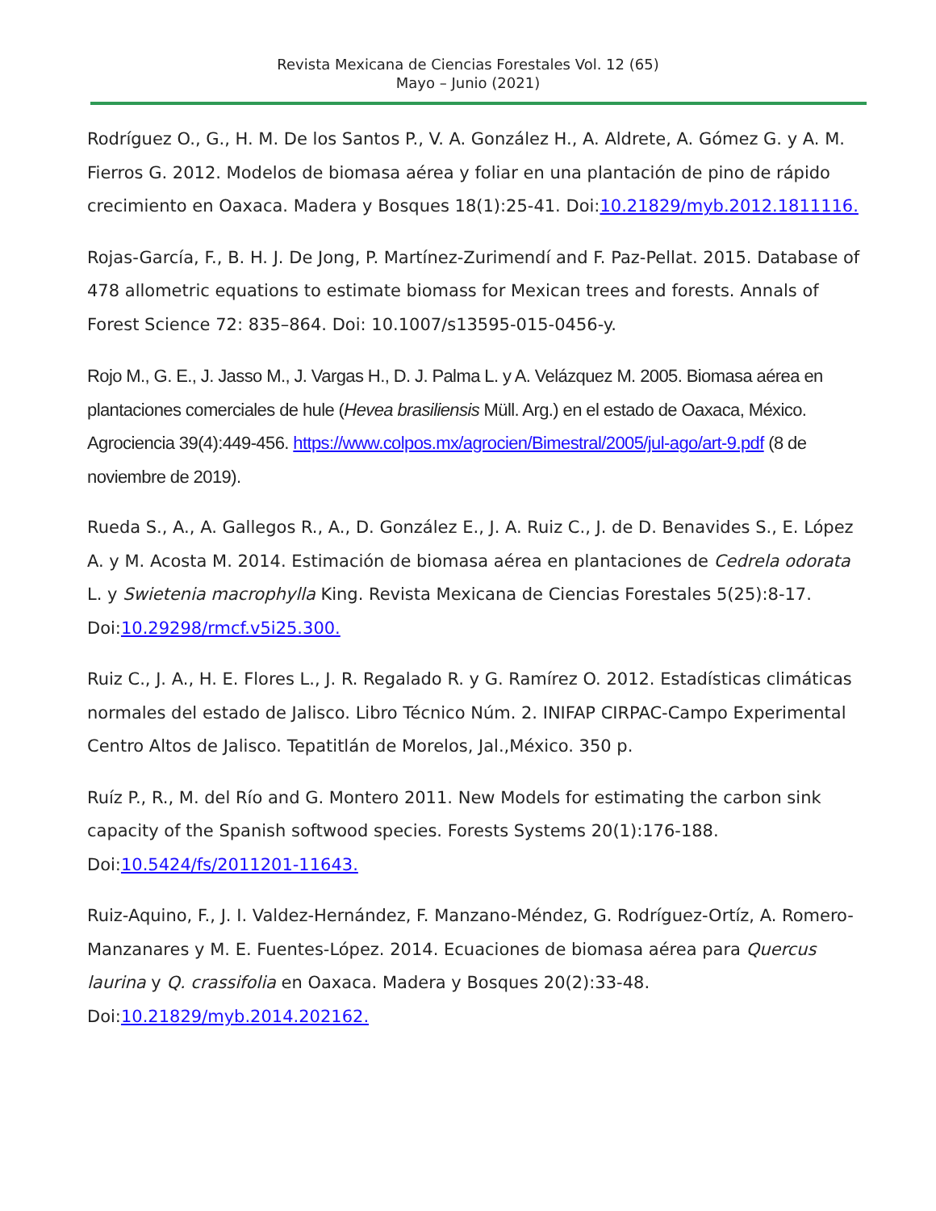Revista Mexicana de Ciencias Forestales Vol. 12 (65)
Mayo – Junio (2021)
Rodríguez O., G., H. M. De los Santos P., V. A. González H., A. Aldrete, A. Gómez G. y A. M. Fierros G. 2012. Modelos de biomasa aérea y foliar en una plantación de pino de rápido crecimiento en Oaxaca. Madera y Bosques 18(1):25-41. Doi:10.21829/myb.2012.1811116.
Rojas-García, F., B. H. J. De Jong, P. Martínez-Zurimendí and F. Paz-Pellat. 2015. Database of 478 allometric equations to estimate biomass for Mexican trees and forests. Annals of Forest Science 72: 835–864. Doi: 10.1007/s13595-015-0456-y.
Rojo M., G. E., J. Jasso M., J. Vargas H., D. J. Palma L. y A. Velázquez M. 2005. Biomasa aérea en plantaciones comerciales de hule (Hevea brasiliensis Müll. Arg.) en el estado de Oaxaca, México. Agrociencia 39(4):449-456. https://www.colpos.mx/agrocien/Bimestral/2005/jul-ago/art-9.pdf (8 de noviembre de 2019).
Rueda S., A., A. Gallegos R., A., D. González E., J. A. Ruiz C., J. de D. Benavides S., E. López A. y M. Acosta M. 2014. Estimación de biomasa aérea en plantaciones de Cedrela odorata L. y Swietenia macrophylla King. Revista Mexicana de Ciencias Forestales 5(25):8-17. Doi:10.29298/rmcf.v5i25.300.
Ruiz C., J. A., H. E. Flores L., J. R. Regalado R. y G. Ramírez O. 2012. Estadísticas climáticas normales del estado de Jalisco. Libro Técnico Núm. 2. INIFAP CIRPAC-Campo Experimental Centro Altos de Jalisco. Tepatitlán de Morelos, Jal.,México. 350 p.
Ruíz P., R., M. del Río and G. Montero 2011. New Models for estimating the carbon sink capacity of the Spanish softwood species. Forests Systems 20(1):176-188. Doi:10.5424/fs/2011201-11643.
Ruiz-Aquino, F., J. I. Valdez-Hernández, F. Manzano-Méndez, G. Rodríguez-Ortíz, A. Romero-Manzanares y M. E. Fuentes-López. 2014. Ecuaciones de biomasa aérea para Quercus laurina y Q. crassifolia en Oaxaca. Madera y Bosques 20(2):33-48. Doi:10.21829/myb.2014.202162.